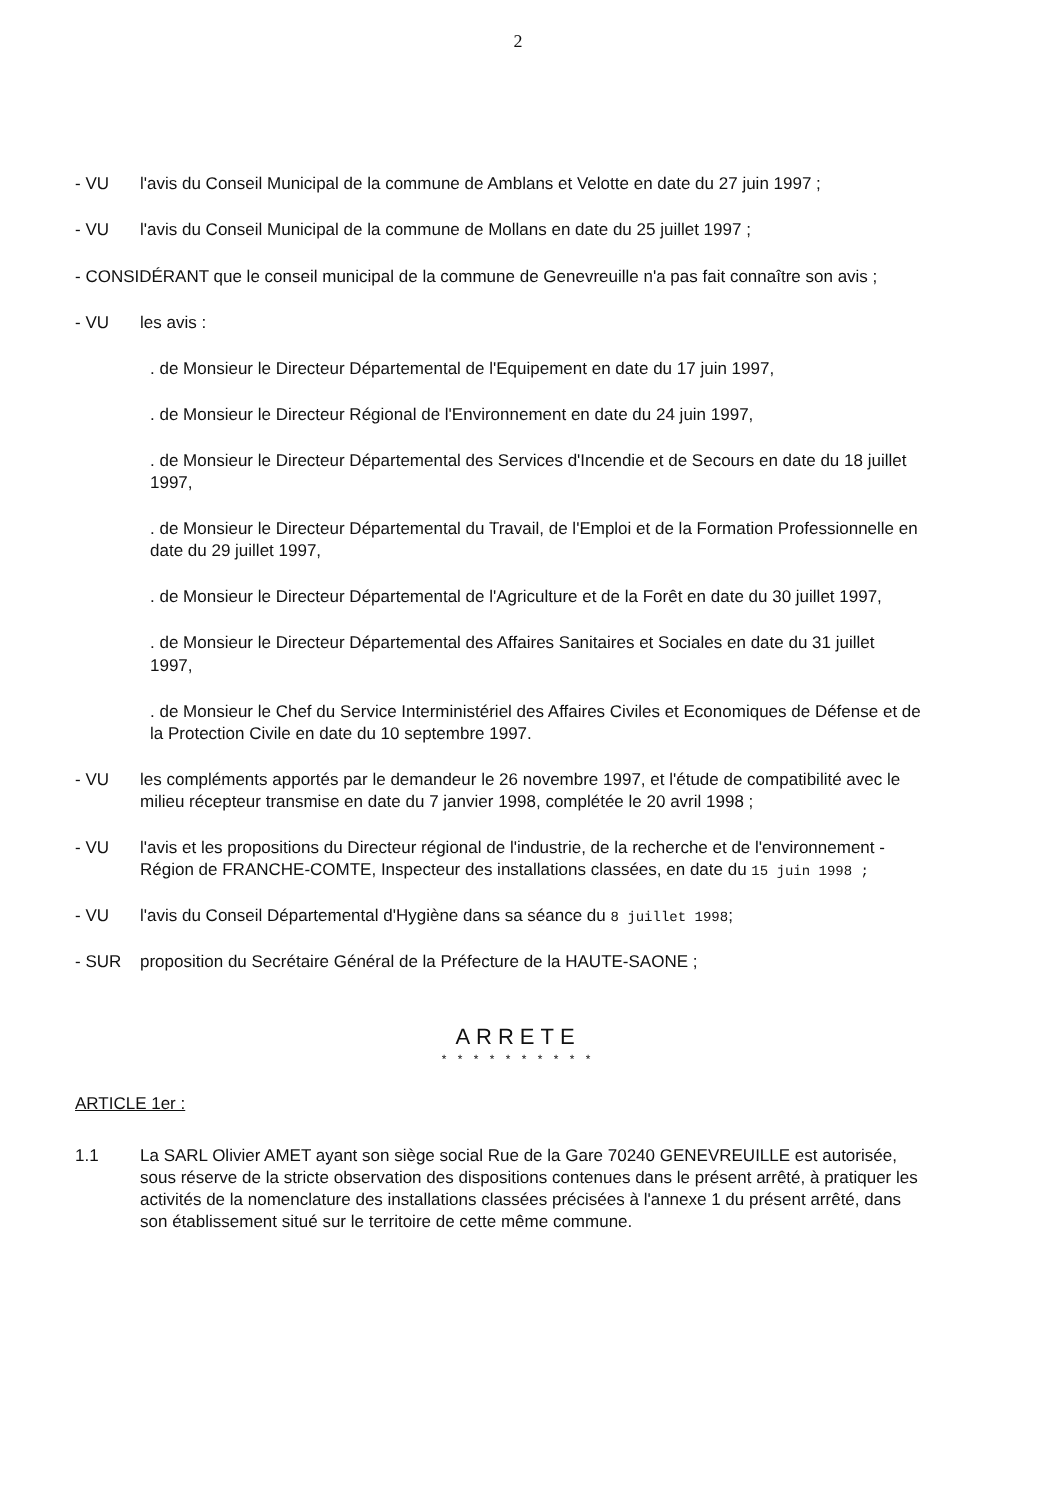2
- VU l'avis du Conseil Municipal de la commune de Amblans et Velotte en date du 27 juin 1997 ;
- VU l'avis du Conseil Municipal de la commune de Mollans en date du 25 juillet 1997 ;
- CONSIDÉRANT que le conseil municipal de la commune de Genevreuille n'a pas fait connaître son avis ;
- VU les avis :
. de Monsieur le Directeur Départemental de l'Equipement en date du 17 juin 1997,
. de Monsieur le Directeur Régional de l'Environnement en date du 24 juin 1997,
. de Monsieur le Directeur Départemental des Services d'Incendie et de Secours en date du 18 juillet 1997,
. de Monsieur le Directeur Départemental du Travail, de l'Emploi et de la Formation Professionnelle en date du 29 juillet 1997,
. de Monsieur le Directeur Départemental de l'Agriculture et de la Forêt en date du 30 juillet 1997,
. de Monsieur le Directeur Départemental des Affaires Sanitaires et Sociales en date du 31 juillet 1997,
. de Monsieur le Chef du Service Interministériel des Affaires Civiles et Economiques de Défense et de la Protection Civile en date du 10 septembre 1997.
- VU les compléments apportés par le demandeur le 26 novembre 1997, et l'étude de compatibilité avec le milieu récepteur transmise en date du 7 janvier 1998, complétée le 20 avril 1998 ;
- VU l'avis et les propositions du Directeur régional de l'industrie, de la recherche et de l'environnement - Région de FRANCHE-COMTE, Inspecteur des installations classées, en date du 15 juin 1998 ;
- VU l'avis du Conseil Départemental d'Hygiène dans sa séance du 8 juillet 1998;
- SUR proposition du Secrétaire Général de la Préfecture de la HAUTE-SAONE ;
ARRETE
* * * * * * * * * *
ARTICLE 1er :
1.1 La SARL Olivier AMET ayant son siège social Rue de la Gare 70240 GENEVREUILLE est autorisée, sous réserve de la stricte observation des dispositions contenues dans le présent arrêté, à pratiquer les activités de la nomenclature des installations classées précisées à l'annexe 1 du présent arrêté, dans son établissement situé sur le territoire de cette même commune.